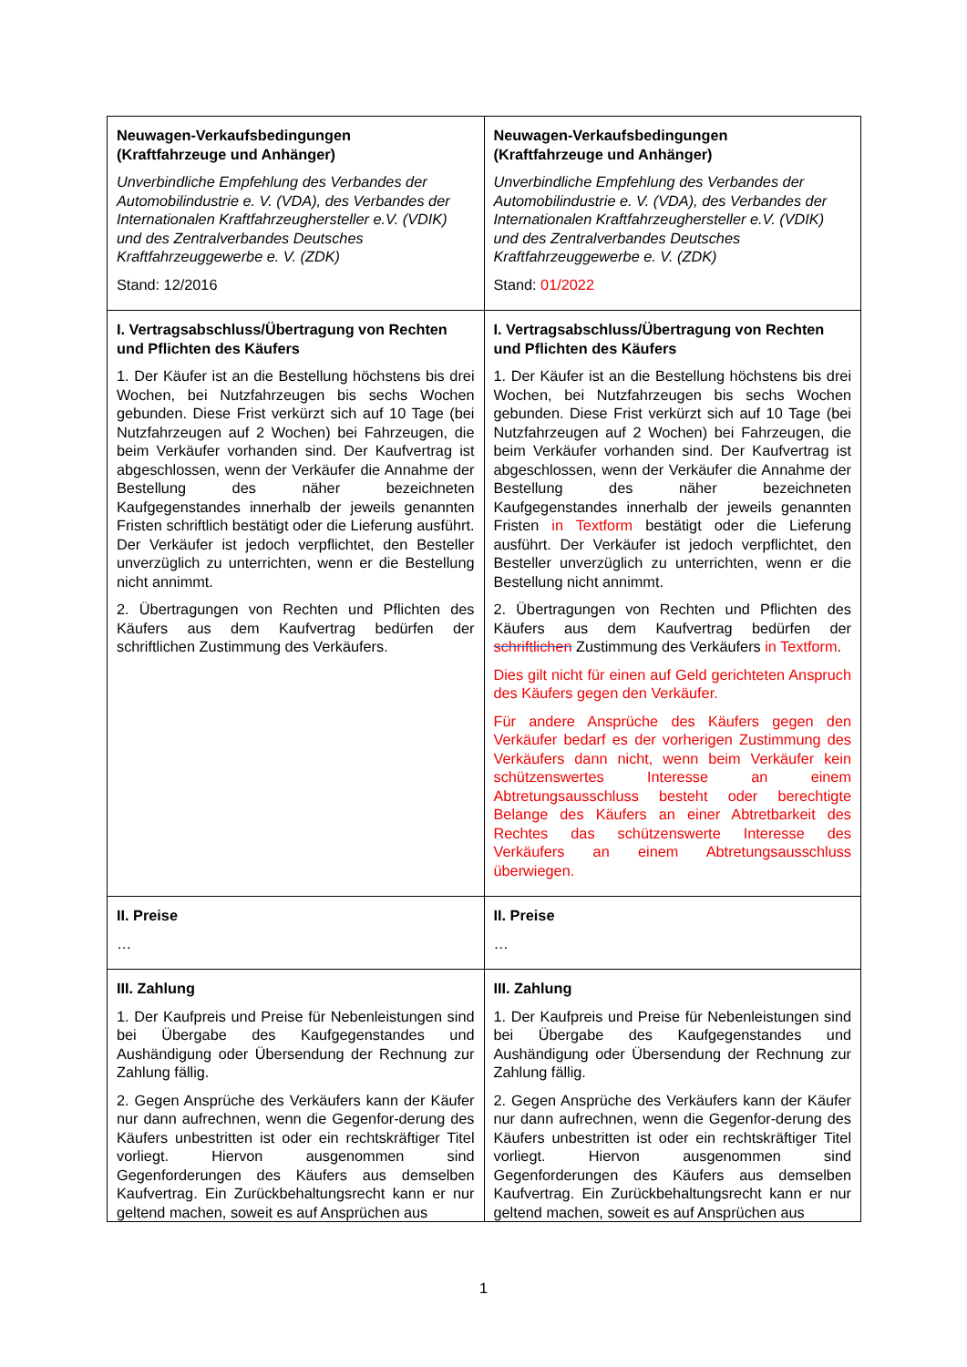| Neuwagen-Verkaufsbedingungen (Kraftfahrzeuge und Anhänger) Unverbindliche Empfehlung des Verbandes der Automobilindustrie e. V. (VDA), des Verbandes der Internationalen Kraftfahrzeughersteller e.V. (VDIK) und des Zentralverbandes Deutsches Kraftfahrzeuggewerbe e. V. (ZDK) Stand: 12/2016 | Neuwagen-Verkaufsbedingungen (Kraftfahrzeuge und Anhänger) Unverbindliche Empfehlung des Verbandes der Automobilindustrie e. V. (VDA), des Verbandes der Internationalen Kraftfahrzeughersteller e.V. (VDIK) und des Zentralverbandes Deutsches Kraftfahrzeuggewerbe e. V. (ZDK) Stand: 01/2022 |
| I. Vertragsabschluss/Übertragung von Rechten und Pflichten des Käufers 1. Der Käufer ist an die Bestellung höchstens bis drei Wochen, bei Nutzfahrzeugen bis sechs Wochen gebunden. Diese Frist verkürzt sich auf 10 Tage (bei Nutzfahrzeugen auf 2 Wochen) bei Fahrzeugen, die beim Verkäufer vorhanden sind. Der Kaufvertrag ist abgeschlossen, wenn der Verkäufer die Annahme der Bestellung des näher bezeichneten Kaufgegenstandes innerhalb der jeweils genannten Fristen schriftlich bestätigt oder die Lieferung ausführt. Der Verkäufer ist jedoch verpflichtet, den Besteller unverzüglich zu unterrichten, wenn er die Bestellung nicht annimmt. 2. Übertragungen von Rechten und Pflichten des Käufers aus dem Kaufvertrag bedürfen der schriftlichen Zustimmung des Verkäufers. | I. Vertragsabschluss/Übertragung von Rechten und Pflichten des Käufers 1. Der Käufer ist an die Bestellung höchstens bis drei Wochen, bei Nutzfahrzeugen bis sechs Wochen gebunden. Diese Frist verkürzt sich auf 10 Tage (bei Nutzfahrzeugen auf 2 Wochen) bei Fahrzeugen, die beim Verkäufer vorhanden sind. Der Kaufvertrag ist abgeschlossen, wenn der Verkäufer die Annahme der Bestellung des näher bezeichneten Kaufgegenstandes innerhalb der jeweils genannten Fristen in Textform bestätigt oder die Lieferung ausführt. Der Verkäufer ist jedoch verpflichtet, den Besteller unverzüglich zu unterrichten, wenn er die Bestellung nicht annimmt. 2. Übertragungen von Rechten und Pflichten des Käufers aus dem Kaufvertrag bedürfen der schriftlichen Zustimmung des Verkäufers in Textform . Dies gilt nicht für einen auf Geld gerichteten Anspruch des Käufers gegen den Verkäufer. Für andere Ansprüche des Käufers gegen den Verkäufer bedarf es der vorherigen Zustimmung des Verkäufers dann nicht, wenn beim Verkäufer kein schützenswertes Interesse an einem Abtretungsausschluss besteht oder berechtigte Belange des Käufers an einer Abtretbarkeit des Rechtes das schützenswerte Interesse des Verkäufers an einem Abtretungsausschluss überwiegen. |
| II. Preise … | II. Preise … |
| III. Zahlung 1. Der Kaufpreis und Preise für Nebenleistungen sind bei Übergabe des Kaufgegenstandes und Aushändigung oder Übersendung der Rechnung zur Zahlung fällig. 2. Gegen Ansprüche des Verkäufers kann der Käufer nur dann aufrechnen, wenn die Gegenfor-derung des Käufers unbestritten ist oder ein rechtskräftiger Titel vorliegt. Hiervon ausgenommen sind Gegenforderungen des Käufers aus demselben Kaufvertrag. Ein Zurückbehaltungsrecht kann er nur geltend machen, soweit es auf Ansprüchen aus | III. Zahlung 1. Der Kaufpreis und Preise für Nebenleistungen sind bei Übergabe des Kaufgegenstandes und Aushändigung oder Übersendung der Rechnung zur Zahlung fällig. 2. Gegen Ansprüche des Verkäufers kann der Käufer nur dann aufrechnen, wenn die Gegenfor-derung des Käufers unbestritten ist oder ein rechtskräftiger Titel vorliegt. Hiervon ausgenommen sind Gegenforderungen des Käufers aus demselben Kaufvertrag. Ein Zurückbehaltungsrecht kann er nur geltend machen, soweit es auf Ansprüchen aus |
1